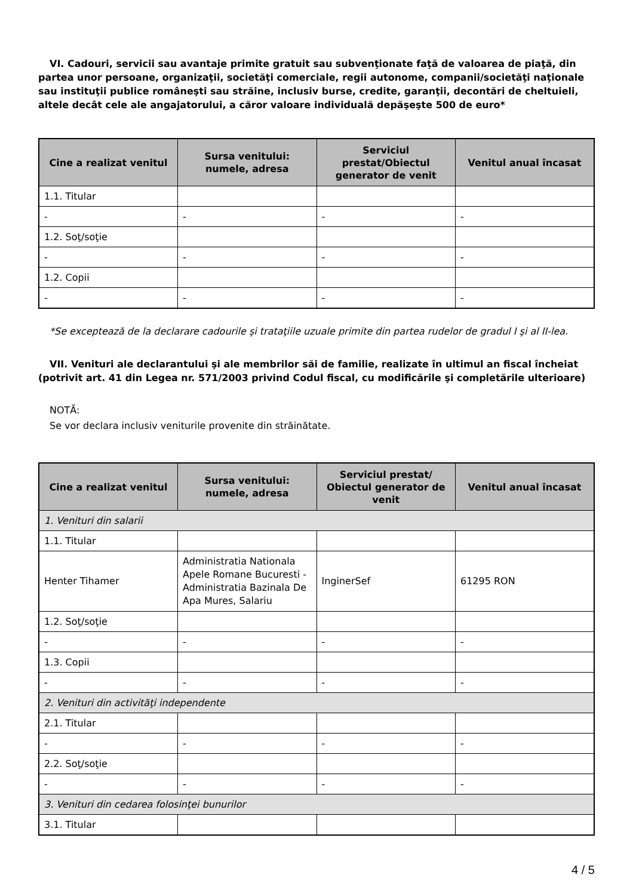VI. Cadouri, servicii sau avantaje primite gratuit sau subvenţionate faţă de valoarea de piaţă, din partea unor persoane, organizaţii, societăţi comerciale, regii autonome, companii/societăţi naţionale sau instituţii publice româneşti sau străine, inclusiv burse, credite, garanţii, decontări de cheltuieli, altele decât cele ale angajatorului, a căror valoare individuală depăşeşte 500 de euro*
| Cine a realizat venitul | Sursa venitului: numele, adresa | Serviciul prestat/Obiectul generator de venit | Venitul anual încasat |
| --- | --- | --- | --- |
| 1.1. Titular | | | |
| - | - | - | - |
| 1.2. Soţ/soţie | | | |
| - | - | - | - |
| 1.2. Copii | | | |
| - | - | - | - |
*Se exceptează de la declarare cadourile şi trataţiile uzuale primite din partea rudelor de gradul I şi al II-lea.
VII. Venituri ale declarantului şi ale membrilor săi de familie, realizate în ultimul an fiscal încheiat (potrivit art. 41 din Legea nr. 571/2003 privind Codul fiscal, cu modificările şi completările ulterioare)
NOTĂ:
Se vor declara inclusiv veniturile provenite din străinătate.
| Cine a realizat venitul | Sursa venitului: numele, adresa | Serviciul prestat/ Obiectul generator de venit | Venitul anual încasat |
| --- | --- | --- | --- |
| 1. Venituri din salarii | | | |
| 1.1. Titular | | | |
| Henter Tihamer | Administratia Nationala Apele Romane Bucuresti - Administratia Bazinala De Apa Mures, Salariu | InginerSef | 61295 RON |
| 1.2. Soţ/soţie | | | |
| - | - | - | - |
| 1.3. Copii | | | |
| - | - | - | - |
| 2. Venituri din activităţi independente | | | |
| 2.1. Titular | | | |
| - | - | - | - |
| 2.2. Soţ/soţie | | | |
| - | - | - | - |
| 3. Venituri din cedarea folosinţei bunurilor | | | |
| 3.1. Titular | | | |
4 / 5